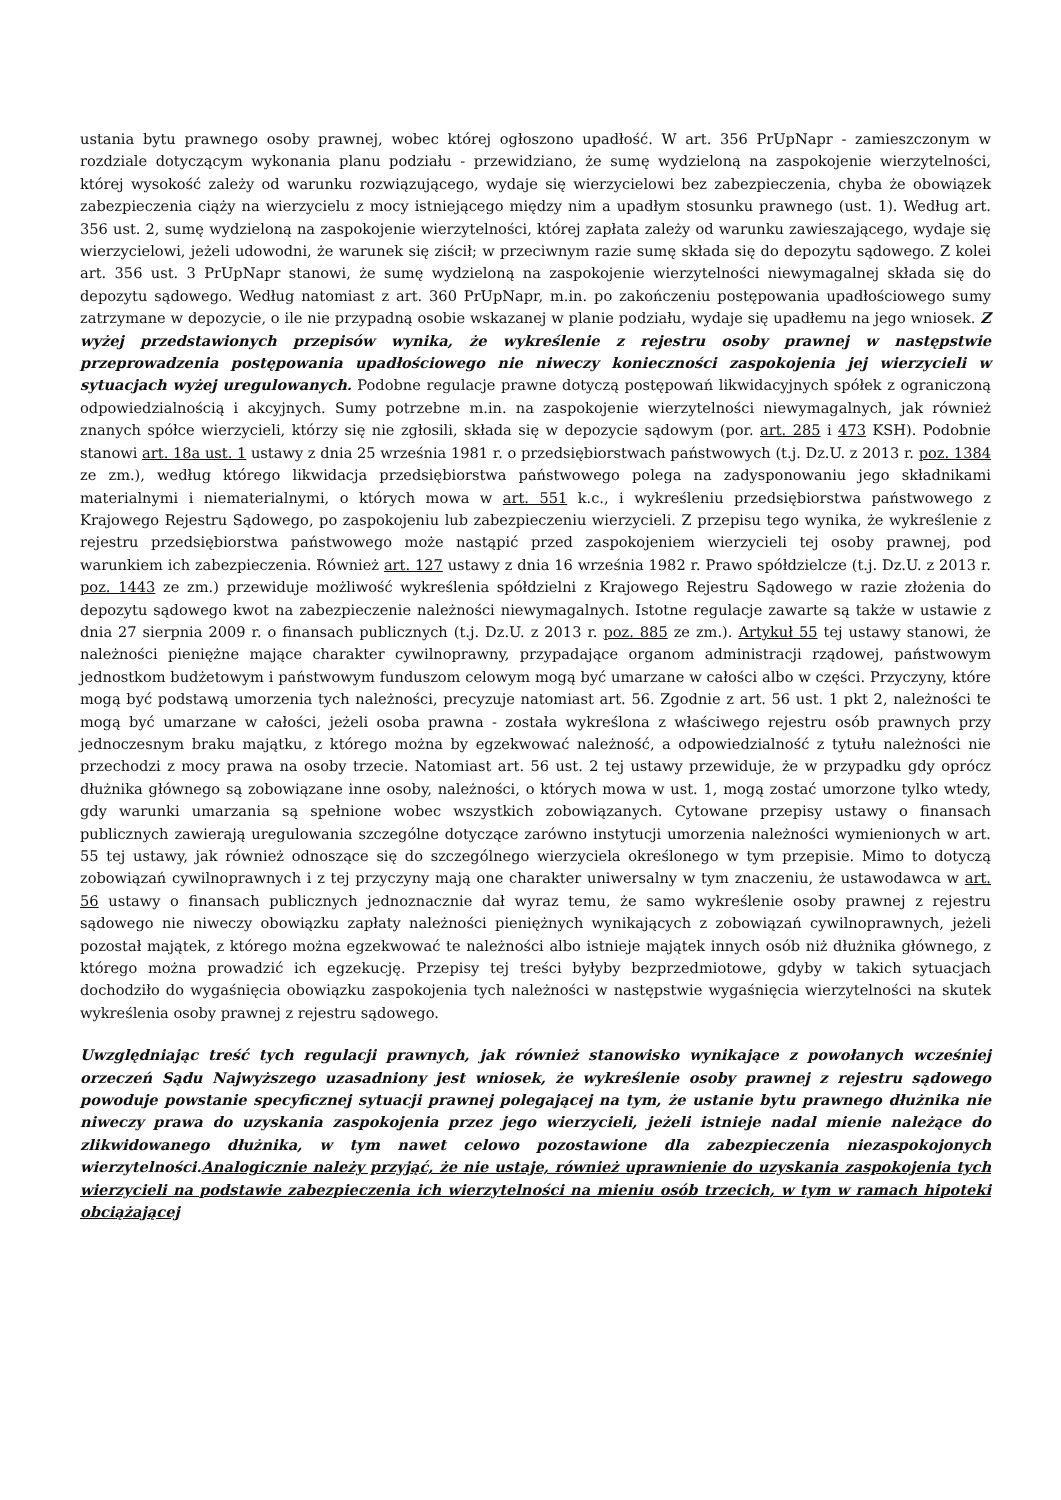ustania bytu prawnego osoby prawnej, wobec której ogłoszono upadłość. W art. 356 PrUpNapr - zamieszczonym w rozdziale dotyczącym wykonania planu podziału - przewidziano, że sumę wydzieloną na zaspokojenie wierzytelności, której wysokość zależy od warunku rozwiązującego, wydaje się wierzycielowi bez zabezpieczenia, chyba że obowiązek zabezpieczenia ciąży na wierzycielu z mocy istniejącego między nim a upadłym stosunku prawnego (ust. 1). Według art. 356 ust. 2, sumę wydzieloną na zaspokojenie wierzytelności, której zapłata zależy od warunku zawieszającego, wydaje się wierzycielowi, jeżeli udowodni, że warunek się ziścił; w przeciwnym razie sumę składa się do depozytu sądowego. Z kolei art. 356 ust. 3 PrUpNapr stanowi, że sumę wydzieloną na zaspokojenie wierzytelności niewymagalnej składa się do depozytu sądowego. Według natomiast z art. 360 PrUpNapr, m.in. po zakończeniu postępowania upadłościowego sumy zatrzymane w depozycie, o ile nie przypadną osobie wskazanej w planie podziału, wydaje się upadłemu na jego wniosek. Z wyżej przedstawionych przepisów wynika, że wykreślenie z rejestru osoby prawnej w następstwie przeprowadzenia postępowania upadłościowego nie niweczy konieczności zaspokojenia jej wierzycieli w sytuacjach wyżej uregulowanych. Podobne regulacje prawne dotyczą postępowań likwidacyjnych spółek z ograniczoną odpowiedzialnością i akcyjnych. Sumy potrzebne m.in. na zaspokojenie wierzytelności niewymagalnych, jak również znanych spółce wierzycieli, którzy się nie zgłosili, składa się w depozycie sądowym (por. art. 285 i 473 KSH). Podobnie stanowi art. 18a ust. 1 ustawy z dnia 25 września 1981 r. o przedsiębiorstwach państwowych (t.j. Dz.U. z 2013 r. poz. 1384 ze zm.), według którego likwidacja przedsiębiorstwa państwowego polega na zadysponowaniu jego składnikami materialnymi i niematerialnymi, o których mowa w art. 551 k.c., i wykreśleniu przedsiębiorstwa państwowego z Krajowego Rejestru Sądowego, po zaspokojeniu lub zabezpieczeniu wierzycieli. Z przepisu tego wynika, że wykreślenie z rejestru przedsiębiorstwa państwowego może nastąpić przed zaspokojeniem wierzycieli tej osoby prawnej, pod warunkiem ich zabezpieczenia. Również art. 127 ustawy z dnia 16 września 1982 r. Prawo spółdzielcze (t.j. Dz.U. z 2013 r. poz. 1443 ze zm.) przewiduje możliwość wykreślenia spółdzielni z Krajowego Rejestru Sądowego w razie złożenia do depozytu sądowego kwot na zabezpieczenie należności niewymagalnych. Istotne regulacje zawarte są także w ustawie z dnia 27 sierpnia 2009 r. o finansach publicznych (t.j. Dz.U. z 2013 r. poz. 885 ze zm.). Artykuł 55 tej ustawy stanowi, że należności pieniężne mające charakter cywilnoprawny, przypadające organom administracji rządowej, państwowym jednostkom budżetowym i państwowym funduszom celowym mogą być umarzane w całości albo w części. Przyczyny, które mogą być podstawą umorzenia tych należności, precyzuje natomiast art. 56. Zgodnie z art. 56 ust. 1 pkt 2, należności te mogą być umarzane w całości, jeżeli osoba prawna - została wykreślona z właściwego rejestru osób prawnych przy jednoczesnym braku majątku, z którego można by egzekwować należność, a odpowiedzialność z tytułu należności nie przechodzi z mocy prawa na osoby trzecie. Natomiast art. 56 ust. 2 tej ustawy przewiduje, że w przypadku gdy oprócz dłużnika głównego są zobowiązane inne osoby, należności, o których mowa w ust. 1, mogą zostać umorzone tylko wtedy, gdy warunki umarzania są spełnione wobec wszystkich zobowiązanych. Cytowane przepisy ustawy o finansach publicznych zawierają uregulowania szczególne dotyczące zarówno instytucji umorzenia należności wymienionych w art. 55 tej ustawy, jak również odnoszące się do szczególnego wierzyciela określonego w tym przepisie. Mimo to dotyczą zobowiązań cywilnoprawnych i z tej przyczyny mają one charakter uniwersalny w tym znaczeniu, że ustawodawca w art. 56 ustawy o finansach publicznych jednoznacznie dał wyraz temu, że samo wykreślenie osoby prawnej z rejestru sądowego nie niweczy obowiązku zapłaty należności pieniężnych wynikających z zobowiązań cywilnoprawnych, jeżeli pozostał majątek, z którego można egzekwować te należności albo istnieje majątek innych osób niż dłużnika głównego, z którego można prowadzić ich egzekucję. Przepisy tej treści byłyby bezprzedmiotowe, gdyby w takich sytuacjach dochodziło do wygaśnięcia obowiązku zaspokojenia tych należności w następstwie wygaśnięcia wierzytelności na skutek wykreślenia osoby prawnej z rejestru sądowego.
Uwzględniając treść tych regulacji prawnych, jak również stanowisko wynikające z powołanych wcześniej orzeczeń Sądu Najwyższego uzasadniony jest wniosek, że wykreślenie osoby prawnej z rejestru sądowego powoduje powstanie specyficznej sytuacji prawnej polegającej na tym, że ustanie bytu prawnego dłużnika nie niweczy prawa do uzyskania zaspokojenia przez jego wierzycieli, jeżeli istnieje nadal mienie należące do zlikwidowanego dłużnika, w tym nawet celowo pozostawione dla zabezpieczenia niezaspokojonych wierzytelności.Analogicznie należy przyjąć, że nie ustaje, również uprawnienie do uzyskania zaspokojenia tych wierzycieli na podstawie zabezpieczenia ich wierzytelności na mieniu osób trzecich, w tym w ramach hipoteki obciążającej